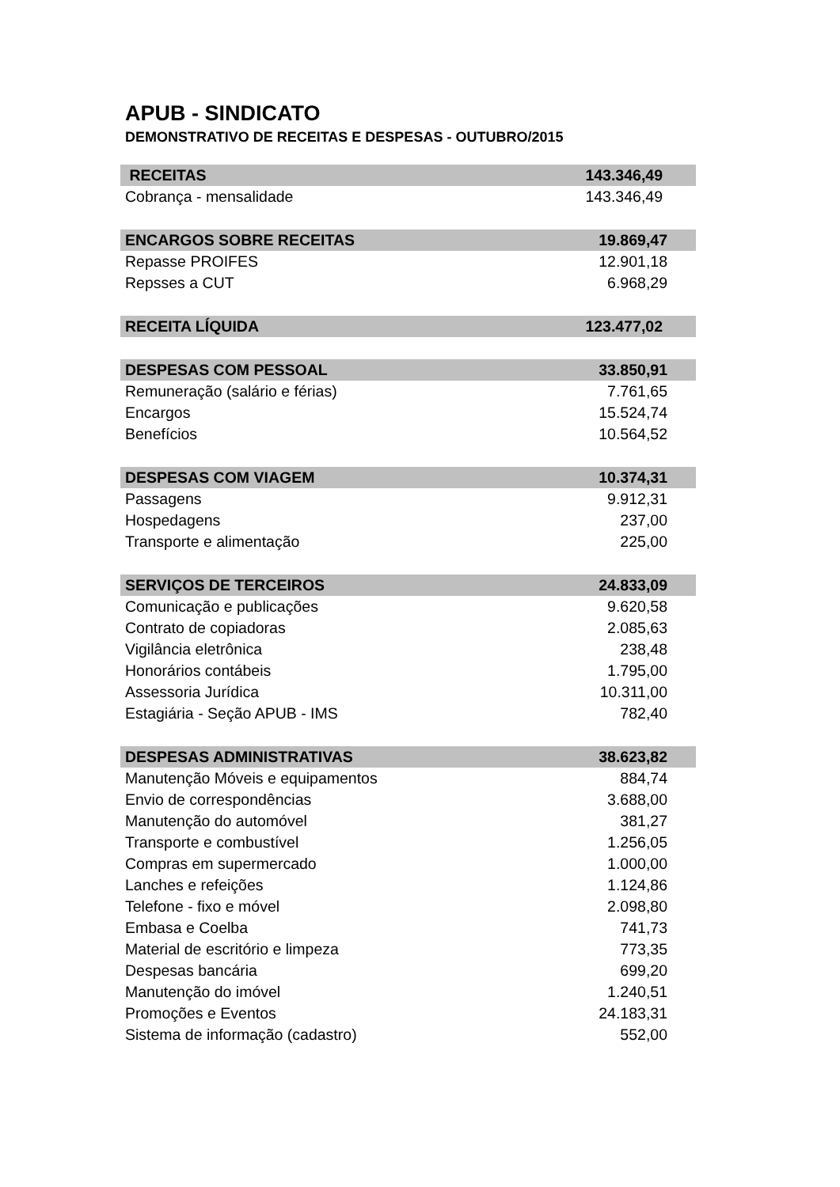APUB - SINDICATO
DEMONSTRATIVO DE RECEITAS E DESPESAS - OUTUBRO/2015
| RECEITAS | 143.346,49 |
| Cobrança - mensalidade | 143.346,49 |
| ENCARGOS SOBRE RECEITAS | 19.869,47 |
| Repasse PROIFES | 12.901,18 |
| Repsses a CUT | 6.968,29 |
| RECEITA LÍQUIDA | 123.477,02 |
| DESPESAS COM PESSOAL | 33.850,91 |
| Remuneração (salário e férias) | 7.761,65 |
| Encargos | 15.524,74 |
| Benefícios | 10.564,52 |
| DESPESAS COM VIAGEM | 10.374,31 |
| Passagens | 9.912,31 |
| Hospedagens | 237,00 |
| Transporte e alimentação | 225,00 |
| SERVIÇOS DE TERCEIROS | 24.833,09 |
| Comunicação e publicações | 9.620,58 |
| Contrato de copiadoras | 2.085,63 |
| Vigilância eletrônica | 238,48 |
| Honorários contábeis | 1.795,00 |
| Assessoria Jurídica | 10.311,00 |
| Estagiária - Seção APUB - IMS | 782,40 |
| DESPESAS ADMINISTRATIVAS | 38.623,82 |
| Manutenção Móveis e equipamentos | 884,74 |
| Envio de correspondências | 3.688,00 |
| Manutenção do automóvel | 381,27 |
| Transporte e combustível | 1.256,05 |
| Compras em supermercado | 1.000,00 |
| Lanches e refeições | 1.124,86 |
| Telefone - fixo e móvel | 2.098,80 |
| Embasa e Coelba | 741,73 |
| Material de escritório e limpeza | 773,35 |
| Despesas bancária | 699,20 |
| Manutenção do imóvel | 1.240,51 |
| Promoções e Eventos | 24.183,31 |
| Sistema de informação (cadastro) | 552,00 |